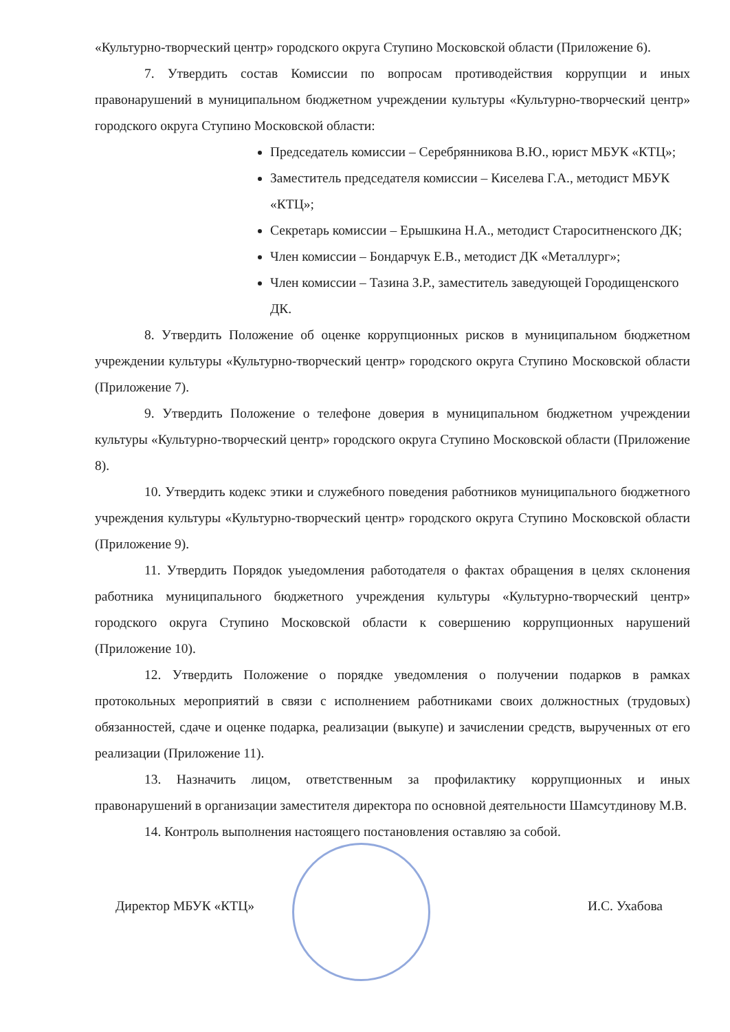«Культурно-творческий центр» городского округа Ступино Московской области (Приложение 6).
7. Утвердить состав Комиссии по вопросам противодействия коррупции и иных правонарушений в муниципальном бюджетном учреждении культуры «Культурно-творческий центр» городского округа Ступино Московской области:
Председатель комиссии – Серебрянникова В.Ю., юрист МБУК «КТЦ»;
Заместитель председателя комиссии – Киселева Г.А., методист МБУК «КТЦ»;
Секретарь комиссии – Ерышкина Н.А., методист Староситненского ДК;
Член комиссии – Бондарчук Е.В., методист ДК «Металлург»;
Член комиссии – Тазина З.Р., заместитель заведующей Городищенского ДК.
8. Утвердить Положение об оценке коррупционных рисков в муниципальном бюджетном учреждении культуры «Культурно-творческий центр» городского округа Ступино Московской области (Приложение 7).
9. Утвердить Положение о телефоне доверия в муниципальном бюджетном учреждении культуры «Культурно-творческий центр» городского округа Ступино Московской области (Приложение 8).
10. Утвердить кодекс этики и служебного поведения работников муниципального бюджетного учреждения культуры «Культурно-творческий центр» городского округа Ступино Московской области (Приложение 9).
11. Утвердить Порядок уыедомления работодателя о фактах обращения в целях склонения работника муниципального бюджетного учреждения культуры «Культурно-творческий центр» городского округа Ступино Московской области к совершению коррупционных нарушений (Приложение 10).
12. Утвердить Положение о порядке уведомления о получении подарков в рамках протокольных мероприятий в связи с исполнением работниками своих должностных (трудовых) обязанностей, сдаче и оценке подарка, реализации (выкупе) и зачислении средств, вырученных от его реализации (Приложение 11).
13. Назначить лицом, ответственным за профилактику коррупционных и иных правонарушений в организации заместителя директора по основной деятельности Шамсутдинову М.В.
14. Контроль выполнения настоящего постановления оставляю за собой.
Директор МБУК «КТЦ» И.С. Ухабова